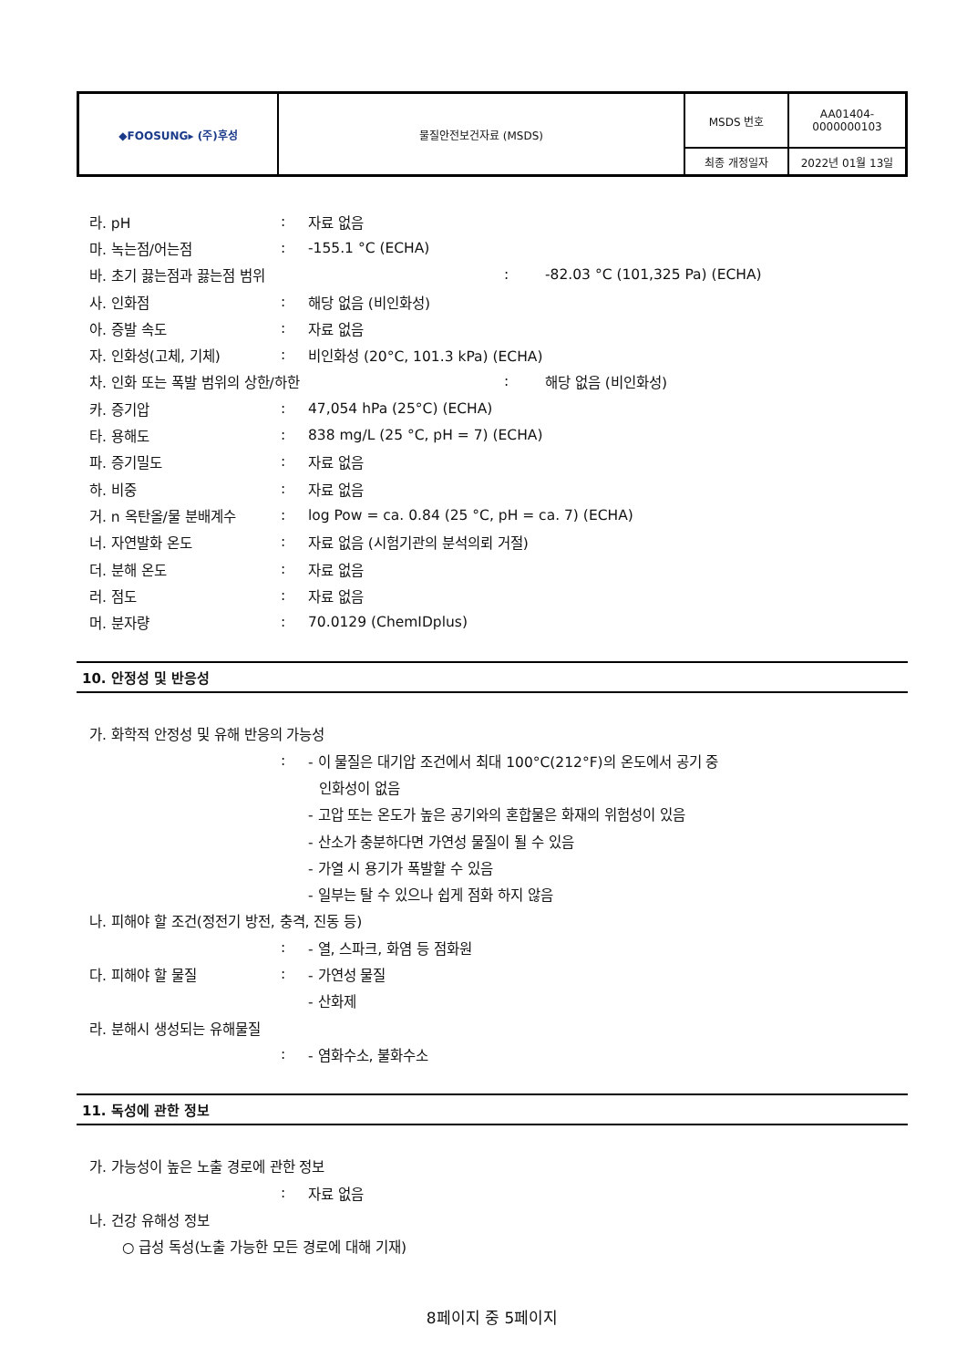| ◆FOOSUNG▸ (주)후성 | 물질안전보건자료 (MSDS) | MSDS 번호 | AA01404- 0000000103 |
| | | 최종 개정일자 | 2022년 01월 13일 |
라. pH: 자료 없음
마. 녹는점/어는점: -155.1 °C (ECHA)
바. 초기 끓는점과 끓는점 범위: -82.03 °C (101,325 Pa) (ECHA)
사. 인화점: 해당 없음 (비인화성)
아. 증발 속도: 자료 없음
자. 인화성(고체, 기체): 비인화성 (20°C, 101.3 kPa) (ECHA)
차. 인화 또는 폭발 범위의 상한/하한: 해당 없음 (비인화성)
카. 증기압: 47,054 hPa (25°C) (ECHA)
타. 용해도: 838 mg/L (25 °C, pH = 7) (ECHA)
파. 증기밀도: 자료 없음
하. 비중: 자료 없음
거. n 옥탄올/물 분배계수: log Pow = ca. 0.84 (25 °C, pH = ca. 7) (ECHA)
너. 자연발화 온도: 자료 없음 (시험기관의 분석의뢰 거절)
더. 분해 온도: 자료 없음
러. 점도: 자료 없음
머. 분자량: 70.0129 (ChemIDplus)
10. 안정성 및 반응성
가. 화학적 안정성 및 유해 반응의 가능성
: - 이 물질은 대기압 조건에서 최대 100°C(212°F)의 온도에서 공기 중
인화성이 없음
- 고압 또는 온도가 높은 공기와의 혼합물은 화재의 위험성이 있음
- 산소가 충분하다면 가연성 물질이 될 수 있음
- 가열 시 용기가 폭발할 수 있음
- 일부는 탈 수 있으나 쉽게 점화 하지 않음
나. 피해야 할 조건(정전기 방전, 충격, 진동 등)
: - 열, 스파크, 화염 등 점화원
다. 피해야 할 물질: - 가연성 물질
- 산화제
라. 분해시 생성되는 유해물질
: - 염화수소, 불화수소
11. 독성에 관한 정보
가. 가능성이 높은 노출 경로에 관한 정보
: 자료 없음
나. 건강 유해성 정보
○ 급성 독성(노출 가능한 모든 경로에 대해 기재)
8페이지 중 5페이지